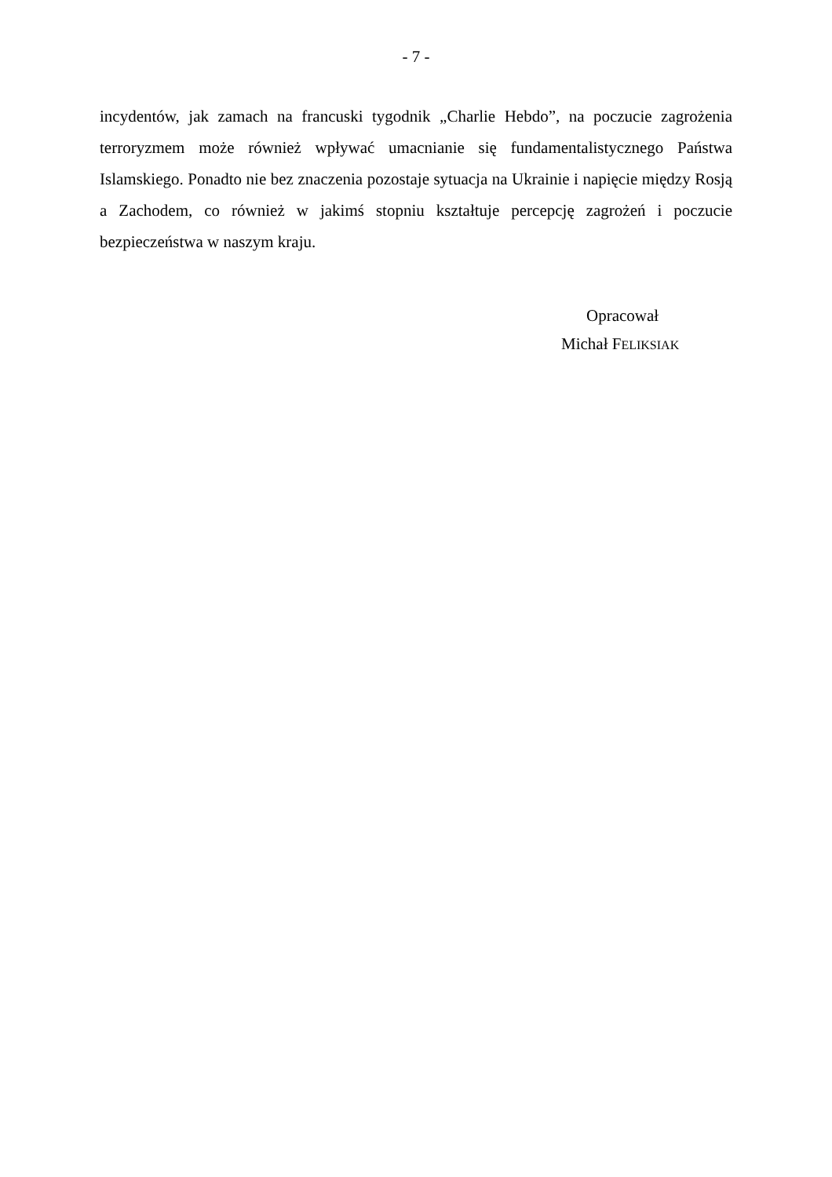- 7 -
incydentów, jak zamach na francuski tygodnik „Charlie Hebdo”, na poczucie zagrożenia terroryzmem może również wpływać umacnianie się fundamentalistycznego Państwa Islamskiego. Ponadto nie bez znaczenia pozostaje sytuacja na Ukrainie i napięcie między Rosją a Zachodem, co również w jakimś stopniu kształtuje percepcję zagrożeń i poczucie bezpieczeństwa w naszym kraju.
Opracował
Michał FELIKSIAK